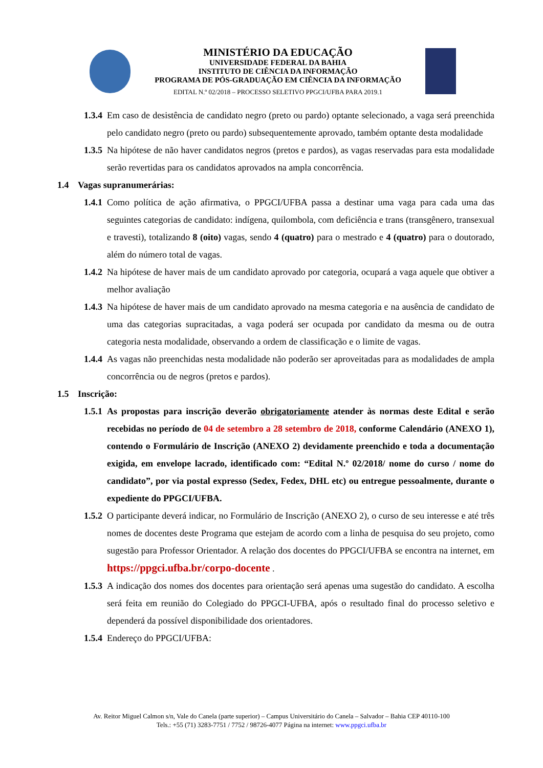MINISTÉRIO DA EDUCAÇÃO
UNIVERSIDADE FEDERAL DA BAHIA
INSTITUTO DE CIÊNCIA DA INFORMAÇÃO
PROGRAMA DE PÓS-GRADUAÇÃO EM CIÊNCIA DA INFORMAÇÃO
EDITAL N.º 02/2018 – PROCESSO SELETIVO PPGCI/UFBA PARA 2019.1
1.3.4 Em caso de desistência de candidato negro (preto ou pardo) optante selecionado, a vaga será preenchida pelo candidato negro (preto ou pardo) subsequentemente aprovado, também optante desta modalidade
1.3.5 Na hipótese de não haver candidatos negros (pretos e pardos), as vagas reservadas para esta modalidade serão revertidas para os candidatos aprovados na ampla concorrência.
1.4 Vagas supranumerárias:
1.4.1 Como política de ação afirmativa, o PPGCI/UFBA passa a destinar uma vaga para cada uma das seguintes categorias de candidato: indígena, quilombola, com deficiência e trans (transgênero, transexual e travesti), totalizando 8 (oito) vagas, sendo 4 (quatro) para o mestrado e 4 (quatro) para o doutorado, além do número total de vagas.
1.4.2 Na hipótese de haver mais de um candidato aprovado por categoria, ocupará a vaga aquele que obtiver a melhor avaliação
1.4.3 Na hipótese de haver mais de um candidato aprovado na mesma categoria e na ausência de candidato de uma das categorias supracitadas, a vaga poderá ser ocupada por candidato da mesma ou de outra categoria nesta modalidade, observando a ordem de classificação e o limite de vagas.
1.4.4 As vagas não preenchidas nesta modalidade não poderão ser aproveitadas para as modalidades de ampla concorrência ou de negros (pretos e pardos).
1.5 Inscrição:
1.5.1 As propostas para inscrição deverão obrigatoriamente atender às normas deste Edital e serão recebidas no período de 04 de setembro a 28 setembro de 2018, conforme Calendário (ANEXO 1), contendo o Formulário de Inscrição (ANEXO 2) devidamente preenchido e toda a documentação exigida, em envelope lacrado, identificado com: “Edital N.º 02/2018/ nome do curso / nome do candidato”, por via postal expresso (Sedex, Fedex, DHL etc) ou entregue pessoalmente, durante o expediente do PPGCI/UFBA.
1.5.2 O participante deverá indicar, no Formulário de Inscrição (ANEXO 2), o curso de seu interesse e até três nomes de docentes deste Programa que estejam de acordo com a linha de pesquisa do seu projeto, como sugestão para Professor Orientador. A relação dos docentes do PPGCI/UFBA se encontra na internet, em https://ppgci.ufba.br/corpo-docente .
1.5.3 A indicação dos nomes dos docentes para orientação será apenas uma sugestão do candidato. A escolha será feita em reunião do Colegiado do PPGCI-UFBA, após o resultado final do processo seletivo e dependerá da possível disponibilidade dos orientadores.
1.5.4 Endereço do PPGCI/UFBA:
Av. Reitor Miguel Calmon s/n, Vale do Canela (parte superior) – Campus Universitário do Canela – Salvador – Bahia CEP 40110-100
Tels.: +55 (71) 3283-7751 / 7752 / 98726-4077 Página na internet: www.ppgci.ufba.br